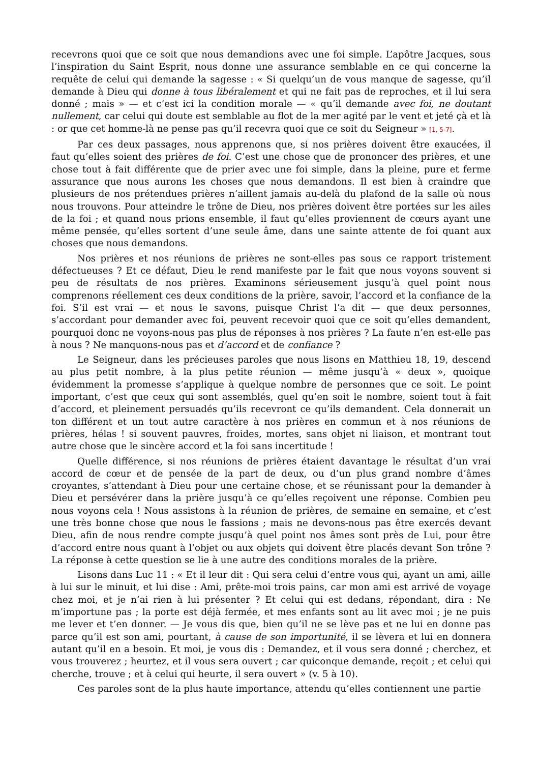recevrons quoi que ce soit que nous demandions avec une foi simple. L’apôtre Jacques, sous l’inspiration du Saint Esprit, nous donne une assurance semblable en ce qui concerne la requête de celui qui demande la sagesse : « Si quelqu’un de vous manque de sagesse, qu’il demande à Dieu qui donne à tous libéralement et qui ne fait pas de reproches, et il lui sera donné ; mais » — et c’est ici la condition morale — « qu’il demande avec foi, ne doutant nullement, car celui qui doute est semblable au flot de la mer agité par le vent et jeté çà et là : or que cet homme-là ne pense pas qu’il recevra quoi que ce soit du Seigneur » [1, 5-7].
Par ces deux passages, nous apprenons que, si nos prières doivent être exaucées, il faut qu’elles soient des prières de foi. C’est une chose que de prononcer des prières, et une chose tout à fait différente que de prier avec une foi simple, dans la pleine, pure et ferme assurance que nous aurons les choses que nous demandons. Il est bien à craindre que plusieurs de nos prétendues prières n’aillent jamais au-delà du plafond de la salle où nous nous trouvons. Pour atteindre le trône de Dieu, nos prières doivent être portées sur les ailes de la foi ; et quand nous prions ensemble, il faut qu’elles proviennent de cœurs ayant une même pensée, qu’elles sortent d’une seule âme, dans une sainte attente de foi quant aux choses que nous demandons.
Nos prières et nos réunions de prières ne sont-elles pas sous ce rapport tristement défectueuses ? Et ce défaut, Dieu le rend manifeste par le fait que nous voyons souvent si peu de résultats de nos prières. Examinons sérieusement jusqu’à quel point nous comprenons réellement ces deux conditions de la prière, savoir, l’accord et la confiance de la foi. S’il est vrai — et nous le savons, puisque Christ l’a dit — que deux personnes, s’accordant pour demander avec foi, peuvent recevoir quoi que ce soit qu’elles demandent, pourquoi donc ne voyons-nous pas plus de réponses à nos prières ? La faute n’en est-elle pas à nous ? Ne manquons-nous pas et d’accord et de confiance ?
Le Seigneur, dans les précieuses paroles que nous lisons en Matthieu 18, 19, descend au plus petit nombre, à la plus petite réunion — même jusqu’à « deux », quoique évidemment la promesse s’applique à quelque nombre de personnes que ce soit. Le point important, c’est que ceux qui sont assemblés, quel qu’en soit le nombre, soient tout à fait d’accord, et pleinement persuadés qu’ils recevront ce qu’ils demandent. Cela donnerait un ton différent et un tout autre caractère à nos prières en commun et à nos réunions de prières, hélas ! si souvent pauvres, froides, mortes, sans objet ni liaison, et montrant tout autre chose que le sincère accord et la foi sans incertitude !
Quelle différence, si nos réunions de prières étaient davantage le résultat d’un vrai accord de cœur et de pensée de la part de deux, ou d’un plus grand nombre d’âmes croyantes, s’attendant à Dieu pour une certaine chose, et se réunissant pour la demander à Dieu et persévérer dans la prière jusqu’à ce qu’elles reçoivent une réponse. Combien peu nous voyons cela ! Nous assistons à la réunion de prières, de semaine en semaine, et c’est une très bonne chose que nous le fassions ; mais ne devons-nous pas être exercés devant Dieu, afin de nous rendre compte jusqu’à quel point nos âmes sont près de Lui, pour être d’accord entre nous quant à l’objet ou aux objets qui doivent être placés devant Son trône ? La réponse à cette question se lie à une autre des conditions morales de la prière.
Lisons dans Luc 11 : « Et il leur dit : Qui sera celui d’entre vous qui, ayant un ami, aille à lui sur le minuit, et lui dise : Ami, prête-moi trois pains, car mon ami est arrivé de voyage chez moi, et je n’ai rien à lui présenter ? Et celui qui est dedans, répondant, dira : Ne m’importune pas ; la porte est déjà fermée, et mes enfants sont au lit avec moi ; je ne puis me lever et t’en donner. — Je vous dis que, bien qu’il ne se lève pas et ne lui en donne pas parce qu’il est son ami, pourtant, à cause de son importunité, il se lèvera et lui en donnera autant qu’il en a besoin. Et moi, je vous dis : Demandez, et il vous sera donné ; cherchez, et vous trouverez ; heurtez, et il vous sera ouvert ; car quiconque demande, reçoit ; et celui qui cherche, trouve ; et à celui qui heurte, il sera ouvert » (v. 5 à 10).
Ces paroles sont de la plus haute importance, attendu qu’elles contiennent une partie